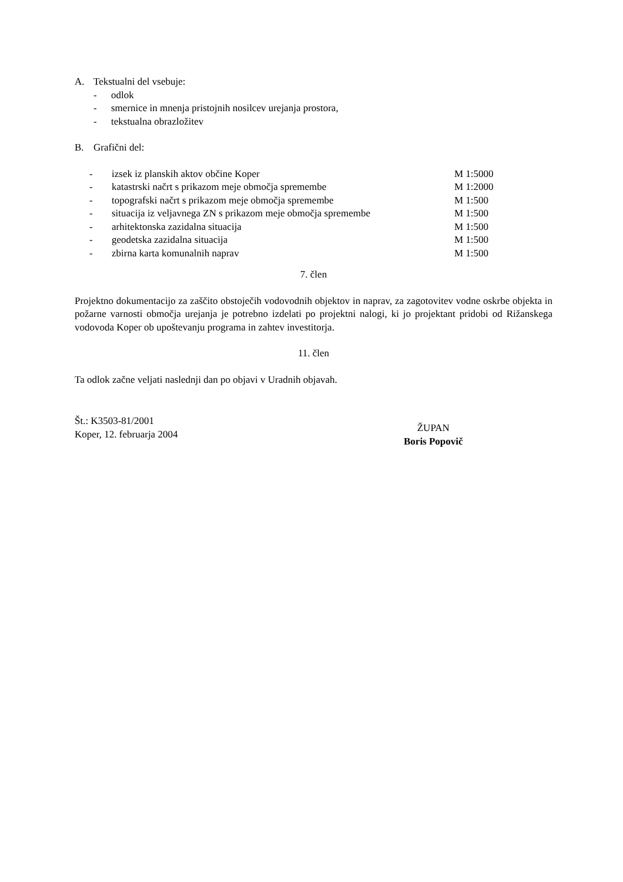A. Tekstualni del vsebuje:
- odlok
- smernice in mnenja pristojnih nosilcev urejanja prostora,
- tekstualna obrazložitev
B. Grafični del:
- izsek iz planskih aktov občine Koper M 1:5000
- katastrski načrt s prikazom meje območja spremembe M 1:2000
- topografski načrt s prikazom meje območja spremembe M 1:500
- situacija iz veljavnega ZN s prikazom meje območja spremembe M 1:500
- arhitektonska zazidalna situacija M 1:500
- geodetska zazidalna situacija M 1:500
- zbirna karta komunalnih naprav M 1:500
7. člen
Projektno dokumentacijo za zaščito obstoječih vodovodnih objektov in naprav, za zagotovitev vodne oskrbe objekta in požarne varnosti območja urejanja je potrebno izdelati po projektni nalogi, ki jo projektant pridobi od Rižanskega vodovoda Koper ob upoštevanju programa in zahtev investitorja.
11. člen
Ta odlok začne veljati naslednji dan po objavi v Uradnih objavah.
Št.: K3503-81/2001
Koper, 12. februarja 2004
ŽUPAN
Boris Popovič